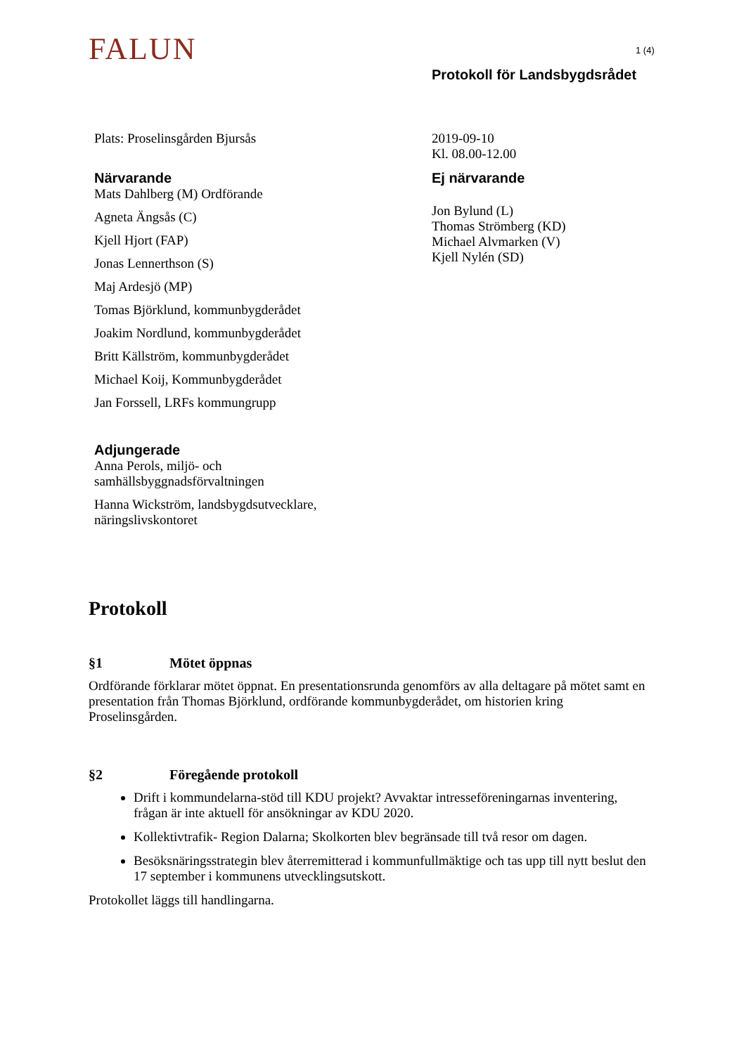FALUN 1 (4)
Protokoll för Landsbygdsrådet
Plats: Proselinsgården Bjursås
Närvarande
Mats Dahlberg (M) Ordförande
Agneta Ängsås (C)
Kjell Hjort (FAP)
Jonas Lennerthson (S)
Maj Ardesjö (MP)
Tomas Björklund, kommunbygderådet
Joakim Nordlund, kommunbygderådet
Britt Källström, kommunbygderådet
Michael Koij, Kommunbygderådet
Jan Forssell, LRFs kommungrupp
Adjungerade
Anna Perols, miljö- och samhällsbyggnadsförvaltningen
Hanna Wickström, landsbygdsutvecklare, näringslivskontoret
2019-09-10
Kl. 08.00-12.00
Ej närvarande
Jon Bylund (L)
Thomas Strömberg (KD)
Michael Alvmarken (V)
Kjell Nylén (SD)
Protokoll
§1 Mötet öppnas
Ordförande förklarar mötet öppnat. En presentationsrunda genomförs av alla deltagare på mötet samt en presentation från Thomas Björklund, ordförande kommunbygderådet, om historien kring Proselinsgården.
§2 Föregående protokoll
Drift i kommundelarna-stöd till KDU projekt? Avvaktar intresseföreningarnas inventering, frågan är inte aktuell för ansökningar av KDU 2020.
Kollektivtrafik- Region Dalarna; Skolkorten blev begränsade till två resor om dagen.
Besöksnäringsstrategin blev återremitterad i kommunfullmäktige och tas upp till nytt beslut den 17 september i kommunens utvecklingsutskott.
Protokollet läggs till handlingarna.